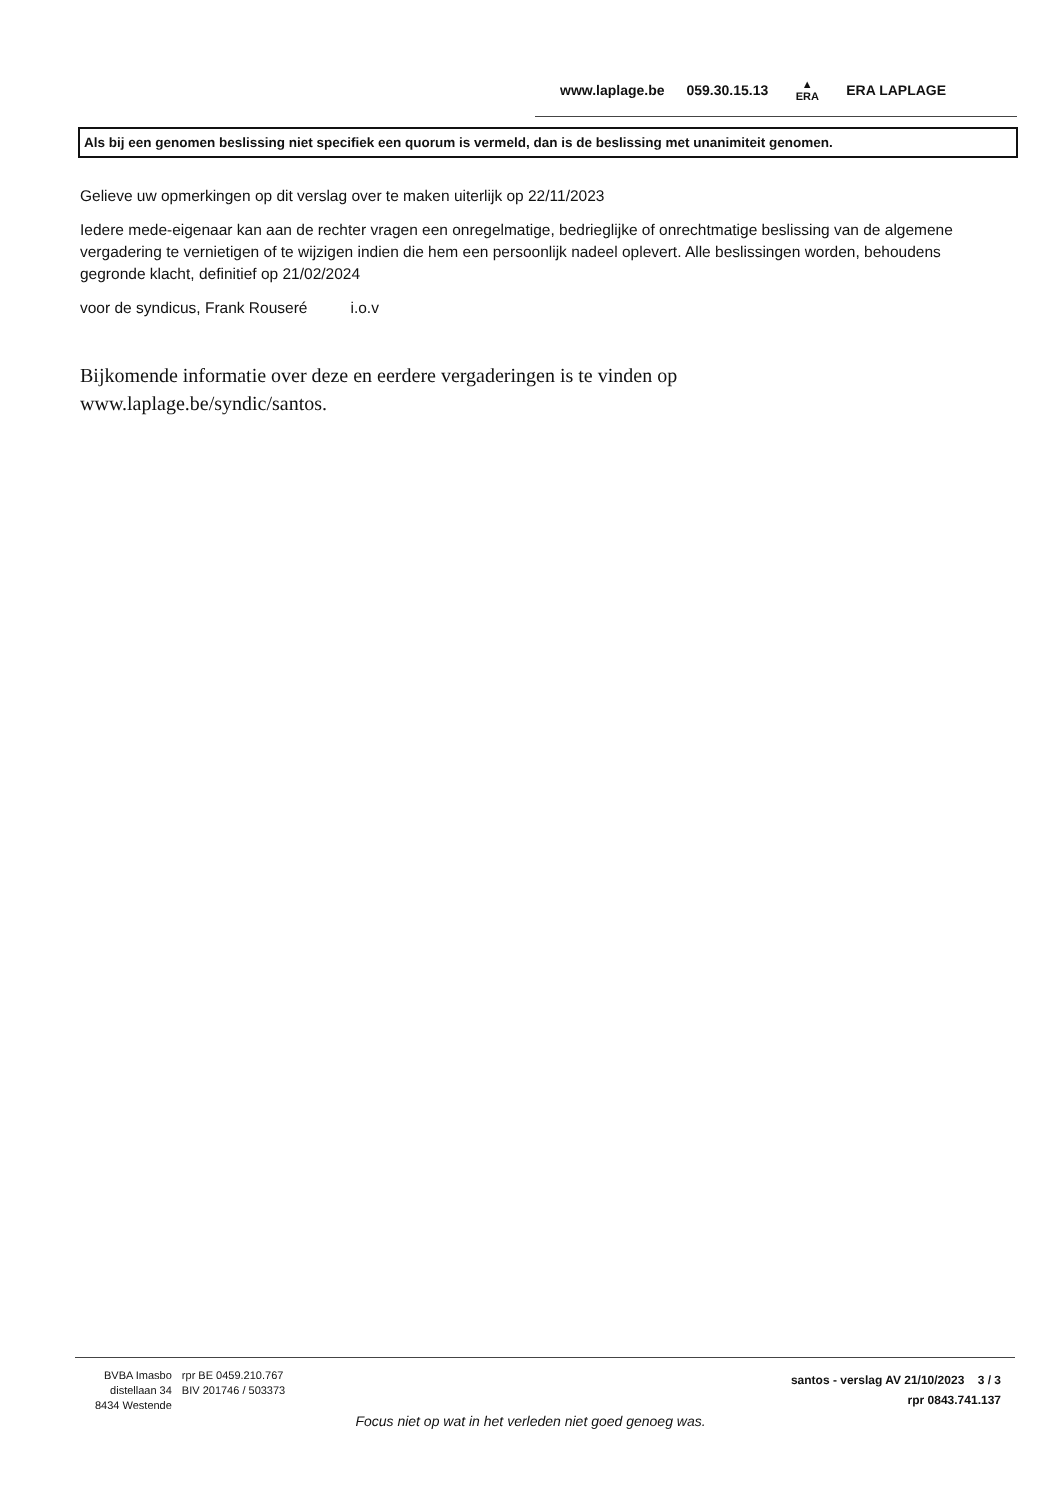www.laplage.be 059.30.15.13 ▲
ERA ERA LAPLAGE
Als bij een genomen beslissing niet specifiek een quorum is vermeld, dan is de beslissing met unanimiteit genomen.
Gelieve uw opmerkingen op dit verslag over te maken uiterlijk op 22/11/2023
Iedere mede-eigenaar kan aan de rechter vragen een onregelmatige, bedrieglijke of onrechtmatige beslissing van de algemene vergadering te vernietigen of te wijzigen indien die hem een persoonlijk nadeel oplevert. Alle beslissingen worden, behoudens gegronde klacht, definitief op 21/02/2024
voor de syndicus, Frank Rouseré i.o.v
Bijkomende informatie over deze en eerdere vergaderingen is te vinden op
www.laplage.be/syndic/santos.
BVBA Imasbo
distellaan 34
8434 Westende
rpr BE 0459.210.767
BIV 201746 / 503373
santos - verslag AV 21/10/2023 3 / 3
rpr 0843.741.137
Focus niet op wat in het verleden niet goed genoeg was.